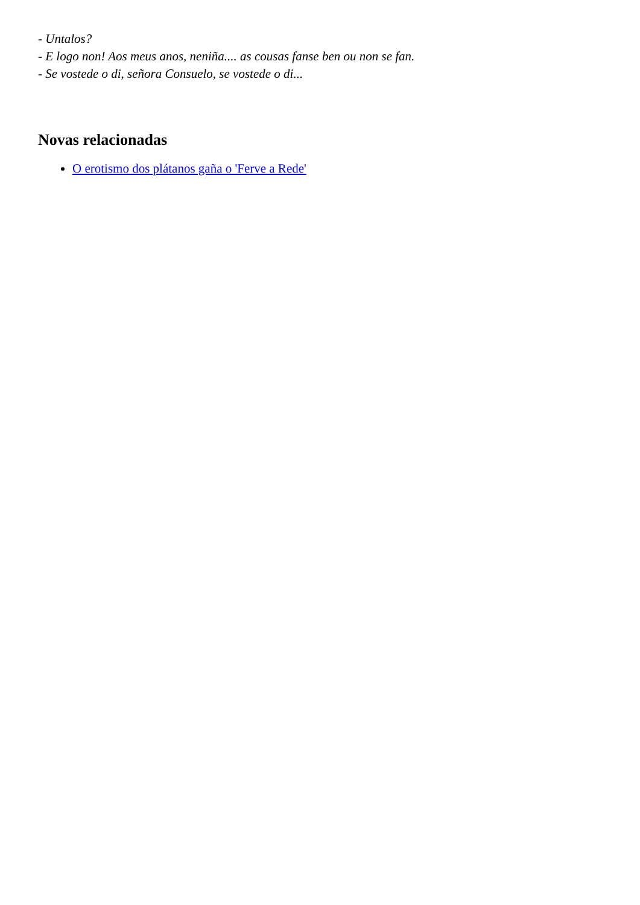- Untalos?
- E logo non! Aos meus anos, neniña.... as cousas fanse ben ou non se fan.
- Se vostede o di, señora Consuelo, se vostede o di...
Novas relacionadas
O erotismo dos plátanos gaña o 'Ferve a Rede'